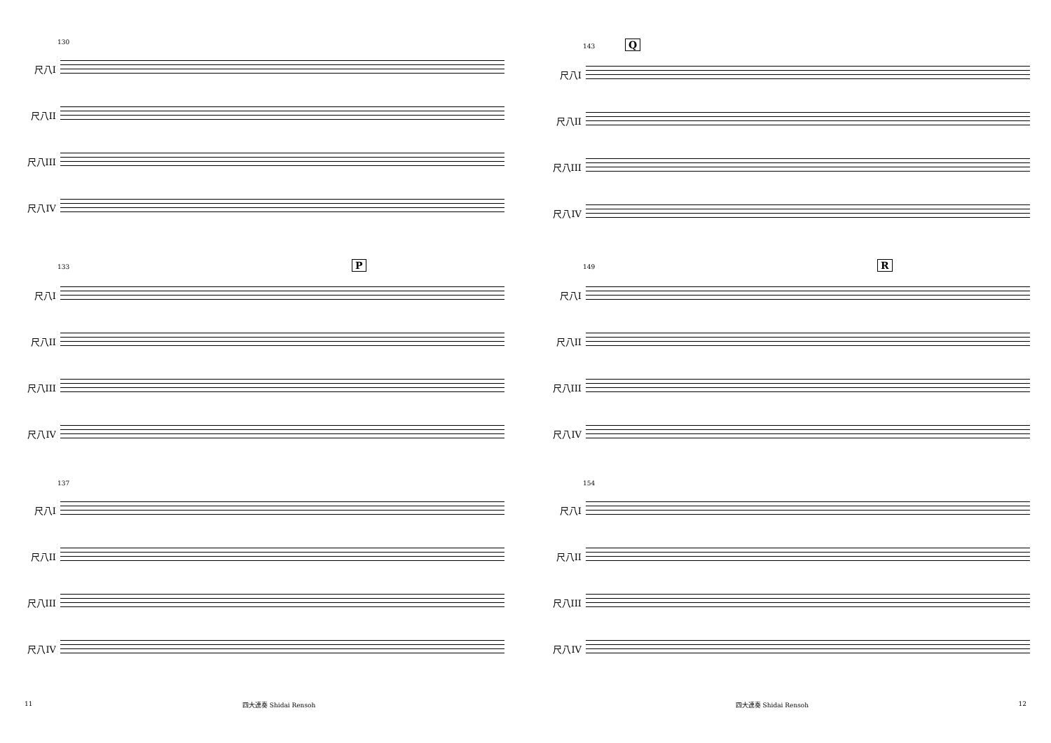130
尺八I
尺八II
尺八III
尺八IV
133 P
尺八I
尺八II
尺八III
尺八IV
137
尺八I
尺八II
尺八III
尺八IV
143 Q
尺八I
尺八II
尺八III
尺八IV
149 R
尺八I
尺八II
尺八III
尺八IV
154
尺八I
尺八II
尺八III
尺八IV
11 四大連奏 Shidai Rensoh 四大連奏 Shidai Rensoh 12